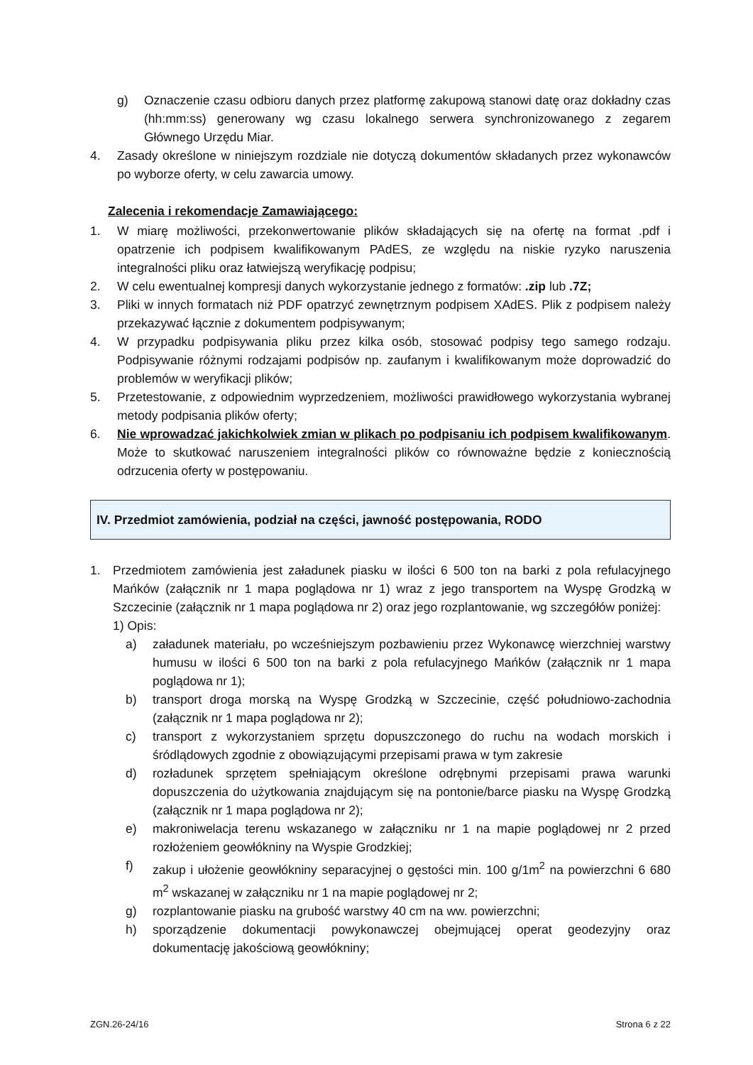g) Oznaczenie czasu odbioru danych przez platformę zakupową stanowi datę oraz dokładny czas (hh:mm:ss) generowany wg czasu lokalnego serwera synchronizowanego z zegarem Głównego Urzędu Miar.
4. Zasady określone w niniejszym rozdziale nie dotyczą dokumentów składanych przez wykonawców po wyborze oferty, w celu zawarcia umowy.
Zalecenia i rekomendacje Zamawiającego:
1. W miarę możliwości, przekonwertowanie plików składających się na ofertę na format .pdf i opatrzenie ich podpisem kwalifikowanym PAdES, ze względu na niskie ryzyko naruszenia integralności pliku oraz łatwiejszą weryfikację podpisu;
2. W celu ewentualnej kompresji danych wykorzystanie jednego z formatów: .zip lub .7Z;
3. Pliki w innych formatach niż PDF opatrzyć zewnętrznym podpisem XAdES. Plik z podpisem należy przekazywać łącznie z dokumentem podpisywanym;
4. W przypadku podpisywania pliku przez kilka osób, stosować podpisy tego samego rodzaju. Podpisywanie różnymi rodzajami podpisów np. zaufanym i kwalifikowanym może doprowadzić do problemów w weryfikacji plików;
5. Przetestowanie, z odpowiednim wyprzedzeniem, możliwości prawidłowego wykorzystania wybranej metody podpisania plików oferty;
6. Nie wprowadzać jakichkolwiek zmian w plikach po podpisaniu ich podpisem kwalifikowanym. Może to skutkować naruszeniem integralności plików co równoważne będzie z koniecznością odrzucenia oferty w postępowaniu.
IV. Przedmiot zamówienia, podział na części, jawność postępowania, RODO
1. Przedmiotem zamówienia jest załadunek piasku w ilości 6 500 ton na barki z pola refulacyjnego Mańków (załącznik nr 1 mapa poglądowa nr 1) wraz z jego transportem na Wyspę Grodzką w Szczecinie (załącznik nr 1 mapa poglądowa nr 2) oraz jego rozplantowanie, wg szczegółów poniżej:
1) Opis:
a) załadunek materiału, po wcześniejszym pozbawieniu przez Wykonawcę wierzchniej warstwy humusu w ilości 6 500 ton na barki z pola refulacyjnego Mańków (załącznik nr 1 mapa poglądowa nr 1);
b) transport droga morską na Wyspę Grodzką w Szczecinie, część południowo-zachodnia (załącznik nr 1 mapa poglądowa nr 2);
c) transport z wykorzystaniem sprzętu dopuszczonego do ruchu na wodach morskich i śródlądowych zgodnie z obowiązującymi przepisami prawa w tym zakresie
d) rozładunek sprzętem spełniającym określone odrębnymi przepisami prawa warunki dopuszczenia do użytkowania znajdującym się na pontonie/barce piasku na Wyspę Grodzką (załącznik nr 1 mapa poglądowa nr 2);
e) makroniwelacja terenu wskazanego w załączniku nr 1 na mapie poglądowej nr 2 przed rozłożeniem geowłókniny na Wyspie Grodzkiej;
f) zakup i ułożenie geowłókniny separacyjnej o gęstości min. 100 g/1m<sup>2</sup> na powierzchni 6 680 m<sup>2</sup> wskazanej w załączniku nr 1 na mapie poglądowej nr 2;
g) rozplantowanie piasku na grubość warstwy 40 cm na ww. powierzchni;
h) sporządzenie dokumentacji powykonawczej obejmującej operat geodezyjny oraz dokumentację jakościową geowłókniny;
ZGN.26-24/16 Strona 6 z 22